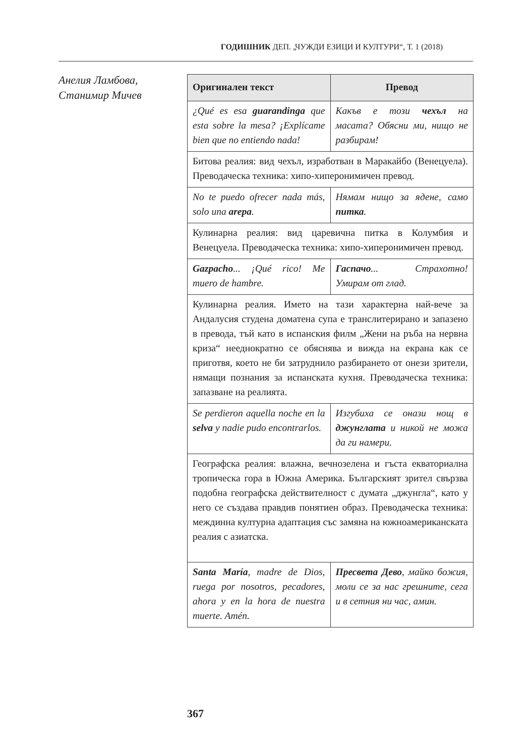ГОДИШНИК ДЕП. „ЧУЖДИ ЕЗИЦИ И КУЛТУРИ“, Т. 1 (2018)
Анелия Ламбова,
Станимир Мичев
| Оригинален текст | Превод |
| --- | --- |
| ¿Qué es esa guarandinga que esta sobre la mesa? ¡Explícame bien que no entiendo nada! | Какъв е този чехъл на масата? Обясни ми, нищо не разбирам! |
| Битова реалия: вид чехъл, изработван в Маракайбо (Венецуела). Преводаческа техника: хипо-хиперонимичен превод. | |
| No te puedo ofrecer nada más, solo una arepa . | Нямам нищо за ядене, само питка . |
| Кулинарна реалия: вид царевична питка в Колумбия и Венецуела. Преводаческа техника: хипо-хиперонимичен превод. | |
| Gazpacho ... ¡Qué rico! Me muero de hambre. | Гаспачо ... Страхотно! Умирам от глад. |
| Кулинарна реалия. Името на тази характерна най-вече за Андалусия студена доматена супа е транслитерирано и запазено в превода, тъй като в испанския филм „Жени на ръба на нервна криза“ нееднократно се обяснява и вижда на екрана как се приготвя, което не би затруднило разбирането от онези зрители, нямащи познания за испанската кухня. Преводаческа техника: запазване на реалията. | |
| Se perdieron aquella noche en la selva y nadie pudo encontrarlos. | Изгубиха се онази нощ в джунглата и никой не можа да ги намери. |
| Географска реалия: влажна, вечнозелена и гъста екваториална тропическа гора в Южна Америка. Българският зрител свързва подобна географска действителност с думата „джунгла“, като у него се създава правдив понятиен образ. Преводаческа техника: междинна културна адаптация със замяна на южноамериканската реалия с азиатска. | |
| Santa María , madre de Dios, ruega por nosotros, pecadores, ahora y en la hora de nuestra muerte. Amén. | Пресвета Дево , майко божия, моли се за нас грешните, сега и в сетния ни час, амин. |
367